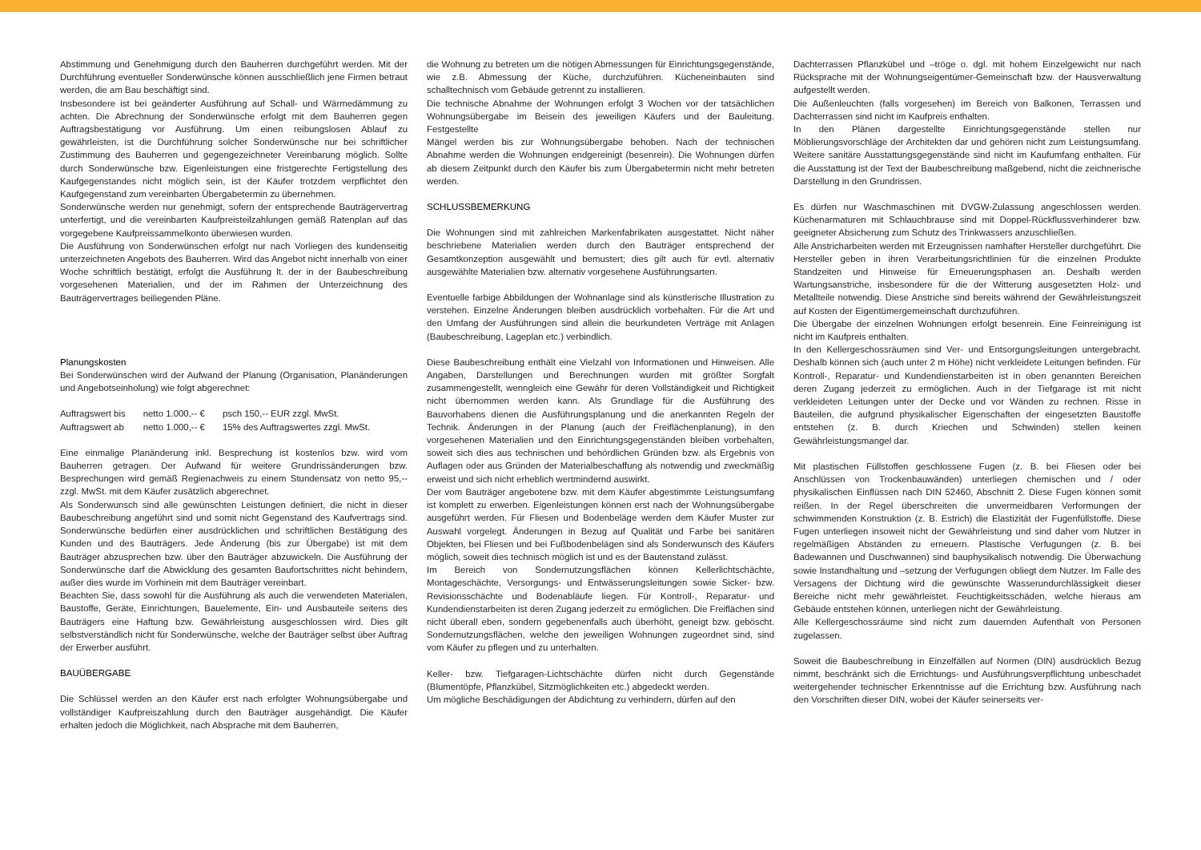Abstimmung und Genehmigung durch den Bauherren durchgeführt werden. Mit der Durchführung eventueller Sonderwünsche können ausschließlich jene Firmen betraut werden, die am Bau beschäftigt sind.
Insbesondere ist bei geänderter Ausführung auf Schall- und Wärmedämmung zu achten. Die Abrechnung der Sonderwünsche erfolgt mit dem Bauherren gegen Auftragsbestätigung vor Ausführung. Um einen reibungslosen Ablauf zu gewährleisten, ist die Durchführung solcher Sonderwünsche nur bei schriftlicher Zustimmung des Bauherren und gegengezeichneter Vereinbarung möglich. Sollte durch Sonderwünsche bzw. Eigenleistungen eine fristgerechte Fertigstellung des Kaufgegenstandes nicht möglich sein, ist der Käufer trotzdem verpflichtet den Kaufgegenstand zum vereinbarten Übergabetermin zu übernehmen.
Sonderwünsche werden nur genehmigt, sofern der entsprechende Bauträgervertrag unterfertigt, und die vereinbarten Kaufpreisteilzahlungen gemäß Ratenplan auf das vorgegebene Kaufpreissammelkonto überwiesen wurden.
Die Ausführung von Sonderwünschen erfolgt nur nach Vorliegen des kundenseitig unterzeichneten Angebots des Bauherren. Wird das Angebot nicht innerhalb von einer Woche schriftlich bestätigt, erfolgt die Ausführung lt. der in der Baubeschreibung vorgesehenen Materialien, und der im Rahmen der Unterzeichnung des Bauträgervertrages beiliegenden Pläne.
Planungskosten
Bei Sonderwünschen wird der Aufwand der Planung (Organisation, Planänderungen und Angebotseinholung) wie folgt abgerechnet:
| Auftragswert bis | netto 1.000,-- € | psch 150,-- EUR zzgl. MwSt. |
| Auftragswert ab | netto 1.000,-- € | 15% des Auftragswertes zzgl. MwSt. |
Eine einmalige Planänderung inkl. Besprechung ist kostenlos bzw. wird vom Bauherren getragen. Der Aufwand für weitere Grundrissänderungen bzw. Besprechungen wird gemäß Regienachweis zu einem Stundensatz von netto 95,-- zzgl. MwSt. mit dem Käufer zusätzlich abgerechnet.
Als Sonderwunsch sind alle gewünschten Leistungen definiert, die nicht in dieser Baubeschreibung angeführt sind und somit nicht Gegenstand des Kaufvertrags sind. Sonderwünsche bedürfen einer ausdrücklichen und schriftlichen Bestätigung des Kunden und des Bauträgers. Jede Änderung (bis zur Übergabe) ist mit dem Bauträger abzusprechen bzw. über den Bauträger abzuwickeln. Die Ausführung der Sonderwünsche darf die Abwicklung des gesamten Baufortschrittes nicht behindern, außer dies wurde im Vorhinein mit dem Bauträger vereinbart.
Beachten Sie, dass sowohl für die Ausführung als auch die verwendeten Materialen, Baustoffe, Geräte, Einrichtungen, Bauelemente, Ein- und Ausbauteile seitens des Bauträgers eine Haftung bzw. Gewährleistung ausgeschlossen wird. Dies gilt selbstverständlich nicht für Sonderwünsche, welche der Bauträger selbst über Auftrag der Erwerber ausführt.
BAUÜBERGABE
Die Schlüssel werden an den Käufer erst nach erfolgter Wohnungsübergabe und vollständiger Kaufpreiszahlung durch den Bauträger ausgehändigt. Die Käufer erhalten jedoch die Möglichkeit, nach Absprache mit dem Bauherren,
die Wohnung zu betreten um die nötigen Abmessungen für Einrichtungsgegenstände, wie z.B. Abmessung der Küche, durchzuführen. Kücheneinbauten sind schalltechnisch vom Gebäude getrennt zu installieren.
Die technische Abnahme der Wohnungen erfolgt 3 Wochen vor der tatsächlichen Wohnungsübergabe im Beisein des jeweiligen Käufers und der Bauleitung. Festgestellte
Mängel werden bis zur Wohnungsübergabe behoben. Nach der technischen Abnahme werden die Wohnungen endgereinigt (besenrein). Die Wohnungen dürfen ab diesem Zeitpunkt durch den Käufer bis zum Übergabetermin nicht mehr betreten werden.
SCHLUSSBEMERKUNG
Die Wohnungen sind mit zahlreichen Markenfabrikaten ausgestattet. Nicht näher beschriebene Materialien werden durch den Bauträger entsprechend der Gesamtkonzeption ausgewählt und bemustert; dies gilt auch für evtl. alternativ ausgewählte Materialien bzw. alternativ vorgesehene Ausführungsarten.
Eventuelle farbige Abbildungen der Wohnanlage sind als künstlerische Illustration zu verstehen. Einzelne Änderungen bleiben ausdrücklich vorbehalten. Für die Art und den Umfang der Ausführungen sind allein die beurkundeten Verträge mit Anlagen (Baubeschreibung, Lageplan etc.) verbindlich.
Diese Baubeschreibung enthält eine Vielzahl von Informationen und Hinweisen. Alle Angaben, Darstellungen und Berechnungen wurden mit größter Sorgfalt zusammengestellt, wenngleich eine Gewähr für deren Vollständigkeit und Richtigkeit nicht übernommen werden kann. Als Grundlage für die Ausführung des Bauvorhabens dienen die Ausführungsplanung und die anerkannten Regeln der Technik. Änderungen in der Planung (auch der Freiflächenplanung), in den vorgesehenen Materialien und den Einrichtungsgegenständen bleiben vorbehalten, soweit sich dies aus technischen und behördlichen Gründen bzw. als Ergebnis von Auflagen oder aus Gründen der Materialbeschaffung als notwendig und zweckmäßig erweist und sich nicht erheblich wertmindernd auswirkt.
Der vom Bauträger angebotene bzw. mit dem Käufer abgestimmte Leistungsumfang ist komplett zu erwerben. Eigenleistungen können erst nach der Wohnungsübergabe ausgeführt werden. Für Fliesen und Bodenbeläge werden dem Käufer Muster zur Auswahl vorgelegt. Änderungen in Bezug auf Qualität und Farbe bei sanitären Objekten, bei Fliesen und bei Fußbodenbelägen sind als Sonderwunsch des Käufers möglich, soweit dies technisch möglich ist und es der Bautenstand zulässt.
Im Bereich von Sondernutzungsflächen können Kellerlichtschächte, Montageschächte, Versorgungs- und Entwässerungsleitungen sowie Sicker- bzw. Revisionsschächte und Bodenabläufe liegen. Für Kontroll-, Reparatur- und Kundendienstarbeiten ist deren Zugang jederzeit zu ermöglichen. Die Freiflächen sind nicht überall eben, sondern gegebenenfalls auch überhöht, geneigt bzw. geböscht. Sondernutzungsflächen, welche den jeweiligen Wohnungen zugeordnet sind, sind vom Käufer zu pflegen und zu unterhalten.
Keller- bzw. Tiefgaragen-Lichtschächte dürfen nicht durch Gegenstände (Blumentöpfe, Pflanzkübel, Sitzmöglichkeiten etc.) abgedeckt werden.
Um mögliche Beschädigungen der Abdichtung zu verhindern, dürfen auf den
Dachterrassen Pflanzkübel und –tröge o. dgl. mit hohem Einzelgewicht nur nach Rücksprache mit der Wohnungseigentümer-Gemeinschaft bzw. der Hausverwaltung aufgestellt werden.
Die Außenleuchten (falls vorgesehen) im Bereich von Balkonen, Terrassen und Dachterrassen sind nicht im Kaufpreis enthalten.
In den Plänen dargestellte Einrichtungsgegenstände stellen nur Möblierungsvorschläge der Architekten dar und gehören nicht zum Leistungsumfang. Weitere sanitäre Ausstattungsgegenstände sind nicht im Kaufumfang enthalten. Für die Ausstattung ist der Text der Baubeschreibung maßgebend, nicht die zeichnerische Darstellung in den Grundrissen.
Es dürfen nur Waschmaschinen mit DVGW-Zulassung angeschlossen werden. Küchenarmaturen mit Schlauchbrause sind mit Doppel-Rückflussverhinderer bzw. geeigneter Absicherung zum Schutz des Trinkwassers anzuschließen.
Alle Anstricharbeiten werden mit Erzeugnissen namhafter Hersteller durchgeführt. Die Hersteller geben in ihren Verarbeitungsrichtlinien für die einzelnen Produkte Standzeiten und Hinweise für Erneuerungsphasen an. Deshalb werden Wartungsanstriche, insbesondere für die der Witterung ausgesetzten Holz- und Metallteile notwendig. Diese Anstriche sind bereits während der Gewährleistungszeit auf Kosten der Eigentümergemeinschaft durchzuführen.
Die Übergabe der einzelnen Wohnungen erfolgt besenrein. Eine Feinreinigung ist nicht im Kaufpreis enthalten.
In den Kellergeschossräumen sind Ver- und Entsorgungsleitungen untergebracht. Deshalb können sich (auch unter 2 m Höhe) nicht verkleidete Leitungen befinden. Für Kontroll-, Reparatur- und Kundendienstarbeiten ist in oben genannten Bereichen deren Zugang jederzeit zu ermöglichen. Auch in der Tiefgarage ist mit nicht verkleideten Leitungen unter der Decke und vor Wänden zu rechnen. Risse in Bauteilen, die aufgrund physikalischer Eigenschaften der eingesetzten Baustoffe entstehen (z. B. durch Kriechen und Schwinden) stellen keinen Gewährleistungsmangel dar.
Mit plastischen Füllstoffen geschlossene Fugen (z. B. bei Fliesen oder bei Anschlüssen von Trockenbauwänden) unterliegen chemischen und / oder physikalischen Einflüssen nach DIN 52460, Abschnitt 2. Diese Fugen können somit reißen. In der Regel überschreiten die unvermeidbaren Verformungen der schwimmenden Konstruktion (z. B. Estrich) die Elastizität der Fugenfüllstoffe. Diese Fugen unterliegen insoweit nicht der Gewährleistung und sind daher vom Nutzer in regelmäßigen Abständen zu erneuern. Plastische Verfugungen (z. B. bei Badewannen und Duschwannen) sind bauphysikalisch notwendig. Die Überwachung sowie Instandhaltung und –setzung der Verfugungen obliegt dem Nutzer. Im Falle des Versagens der Dichtung wird die gewünschte Wasserundurchlässigkeit dieser Bereiche nicht mehr gewährleistet. Feuchtigkeitsschäden, welche hieraus am Gebäude entstehen können, unterliegen nicht der Gewährleistung.
Alle Kellergeschossräume sind nicht zum dauernden Aufenthalt von Personen zugelassen.
Soweit die Baubeschreibung in Einzelfällen auf Normen (DIN) ausdrücklich Bezug nimmt, beschränkt sich die Errichtungs- und Ausführungsverpflichtung unbeschadet weitergehender technischer Erkenntnisse auf die Errichtung bzw. Ausführung nach den Vorschriften dieser DIN, wobei der Käufer seinerseits ver-